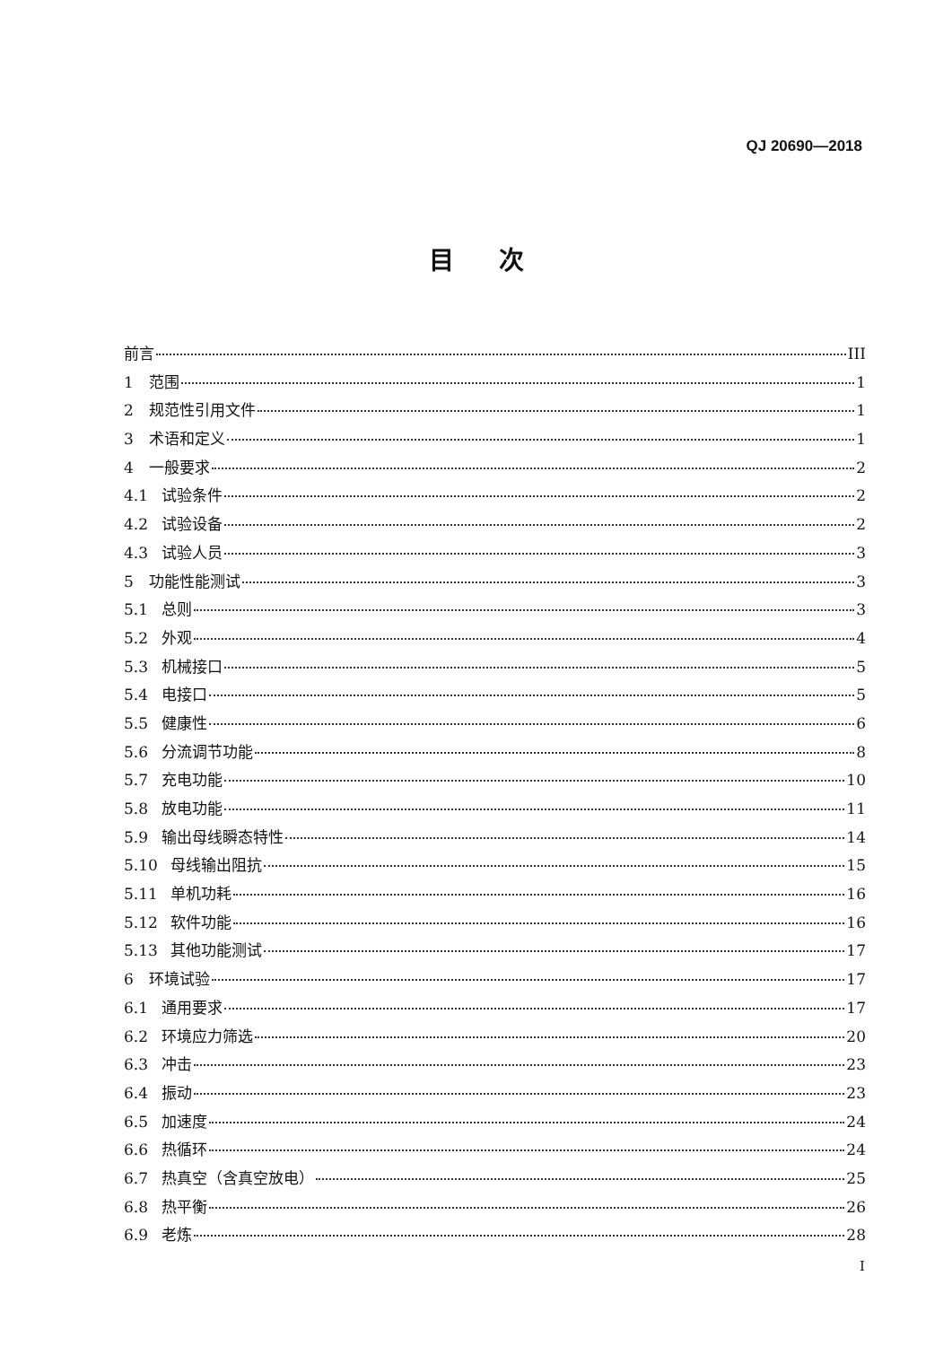QJ 20690—2018
目次
前言 III
1 范围 1
2 规范性引用文件 1
3 术语和定义 1
4 一般要求 2
4.1 试验条件 2
4.2 试验设备 2
4.3 试验人员 3
5 功能性能测试 3
5.1 总则 3
5.2 外观 4
5.3 机械接口 5
5.4 电接口 5
5.5 健康性 6
5.6 分流调节功能 8
5.7 充电功能 10
5.8 放电功能 11
5.9 输出母线瞬态特性 14
5.10 母线输出阻抗 15
5.11 单机功耗 16
5.12 软件功能 16
5.13 其他功能测试 17
6 环境试验 17
6.1 通用要求 17
6.2 环境应力筛选 20
6.3 冲击 23
6.4 振动 23
6.5 加速度 24
6.6 热循环 24
6.7 热真空（含真空放电） 25
6.8 热平衡 26
6.9 老炼 28
I